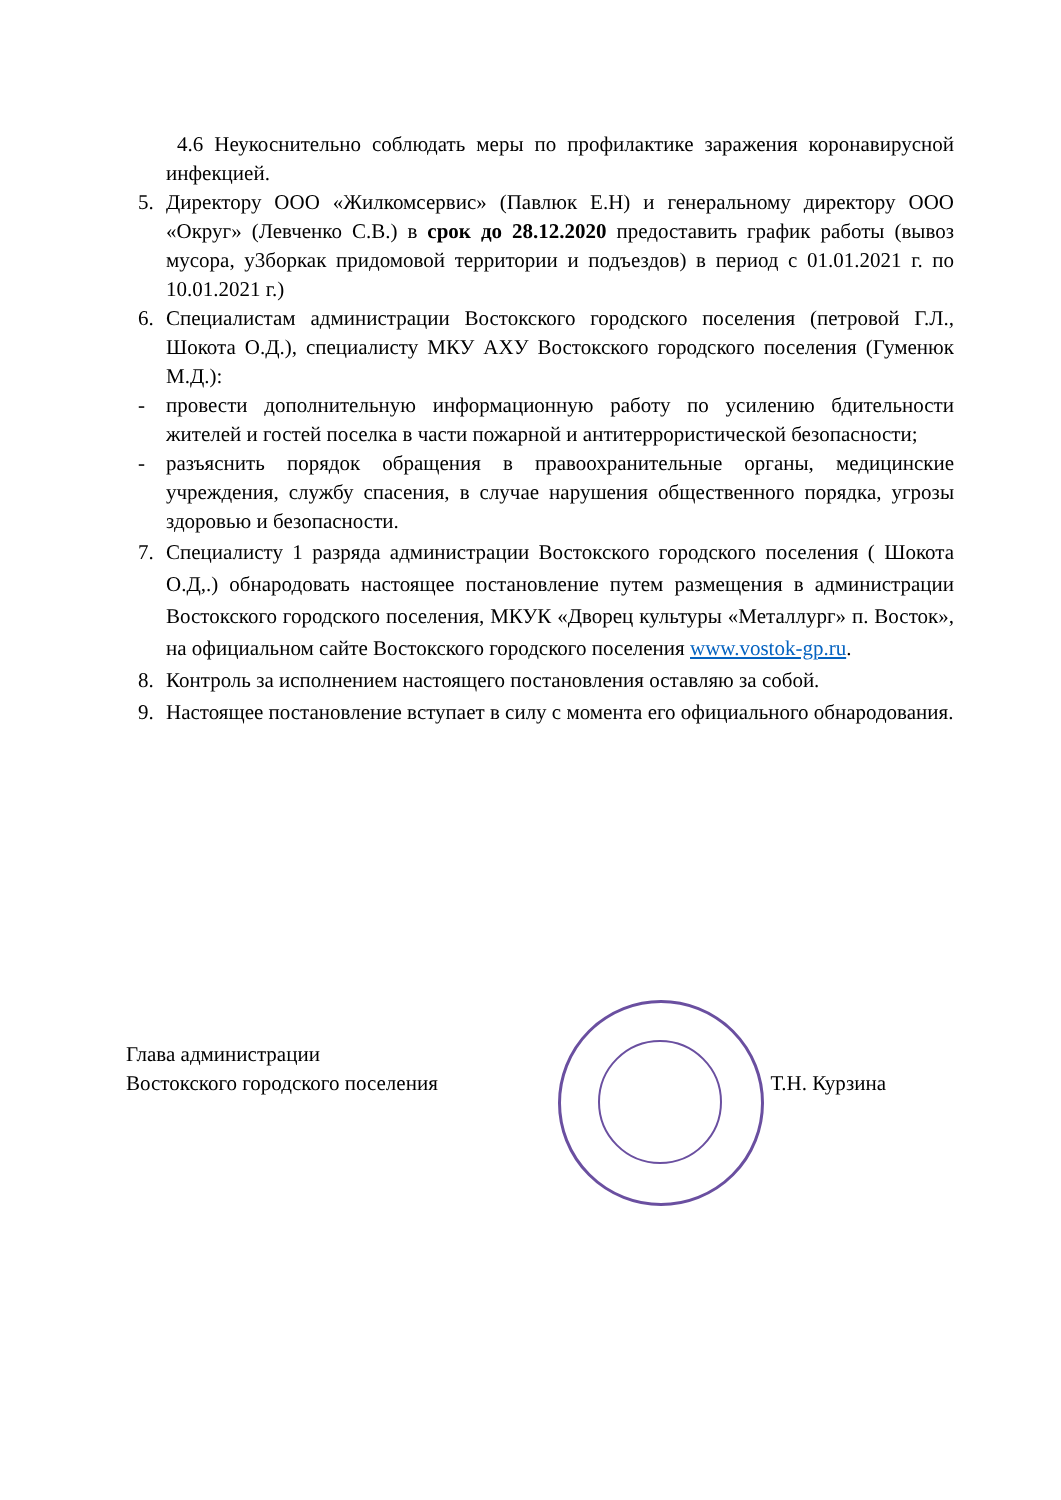4.6 Неукоснительно соблюдать меры по профилактике заражения коронавирусной инфекцией.
5. Директору ООО «Жилкомсервис» (Павлюк Е.Н) и генеральному директору ООО «Округ» (Левченко С.В.) в срок до 28.12.2020 предоставить график работы (вывоз мусора, у3боркак придомовой территории и подъездов) в период с 01.01.2021 г. по 10.01.2021 г.)
6. Специалистам администрации Востокского городского поселения (петровой Г.Л., Шокота О.Д.), специалисту МКУ АХУ Востокского городского поселения (Гуменюк М.Д.):
- провести дополнительную информационную работу по усилению бдительности жителей и гостей поселка в части пожарной и антитеррористической безопасности;
- разъяснить порядок обращения в правоохранительные органы, медицинские учреждения, службу спасения, в случае нарушения общественного порядка, угрозы здоровью и безопасности.
7. Специалисту 1 разряда администрации Востокского городского поселения ( Шокота О.Д,.) обнародовать настоящее постановление путем размещения в администрации Востокского городского поселения, МКУК «Дворец культуры «Металлург» п. Восток», на официальном сайте Востокского городского поселения www.vostok-gp.ru.
8. Контроль за исполнением настоящего постановления оставляю за собой.
9. Настоящее постановление вступает в силу с момента его официального обнародования.
Глава администрации
Востокского городского поселения
Т.Н. Курзина